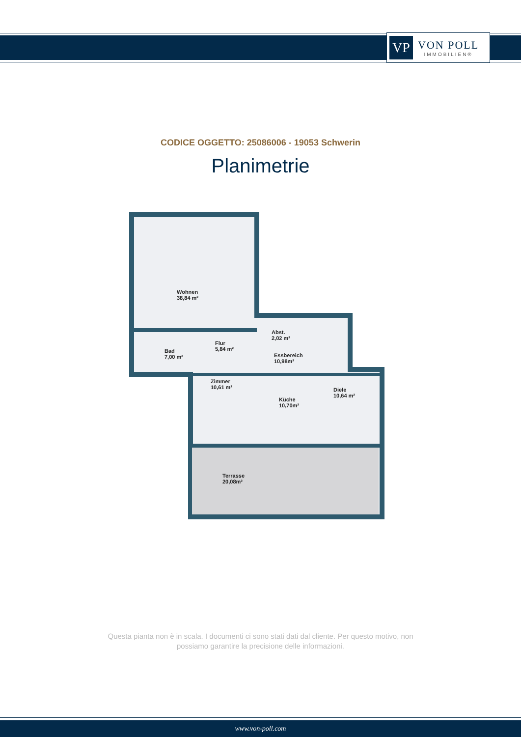VP
VON POLL
IMMOBILIEN®
CODICE OGGETTO: 25086006 - 19053 Schwerin
Planimetrie
Wohnen
38,84 m²
Abst.
2,02 m²
Flur
5,84 m²
Bad
7,00 m²
Essbereich
10,98m²
Zimmer
10,61 m²
Diele
10,64 m²
Küche
10,70m²
Terrasse
20,08m²
Questa pianta non è in scala. I documenti ci sono stati dati dal cliente. Per questo motivo, non
possiamo garantire la precisione delle informazioni.
www.von-poll.com